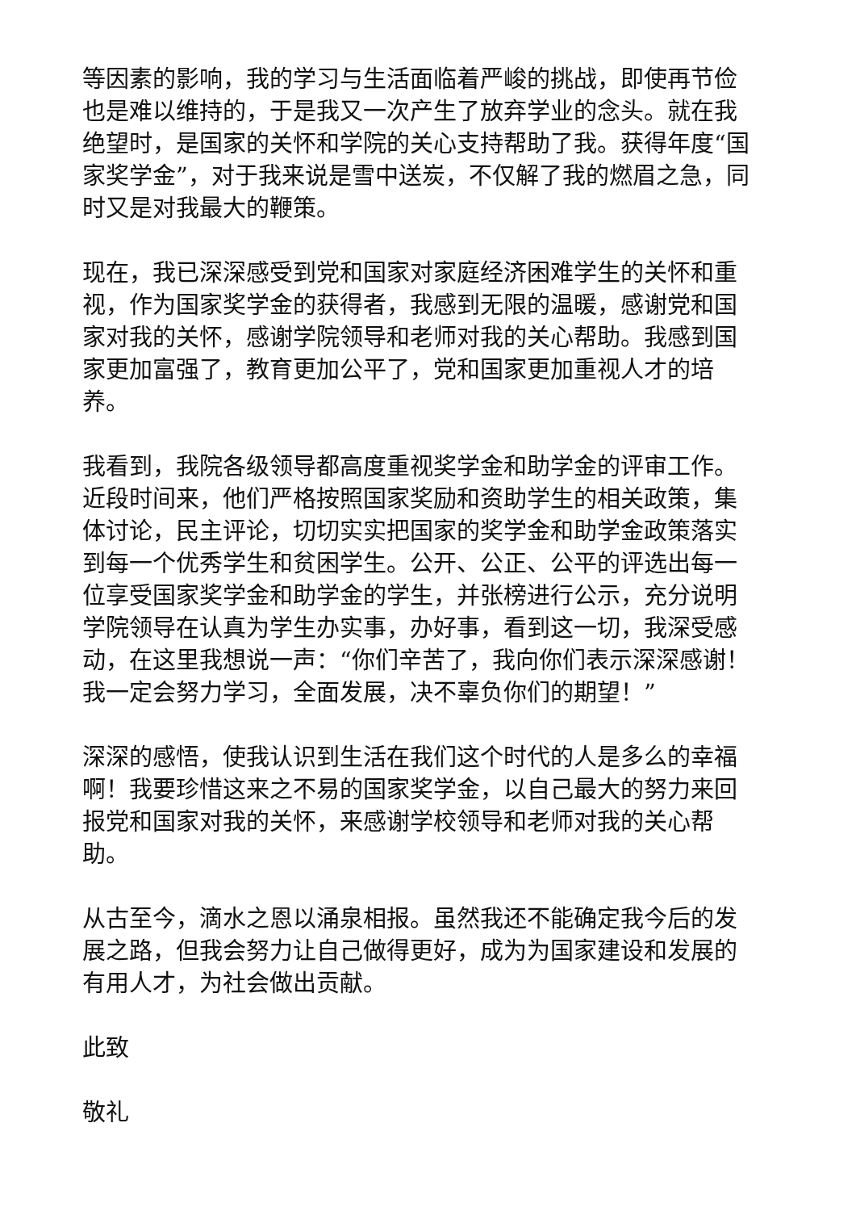等因素的影响，我的学习与生活面临着严峻的挑战，即使再节俭也是难以维持的，于是我又一次产生了放弃学业的念头。就在我绝望时，是国家的关怀和学院的关心支持帮助了我。获得年度“国家奖学金”，对于我来说是雪中送炭，不仅解了我的燃眉之急，同时又是对我最大的鞭策。
现在，我已深深感受到党和国家对家庭经济困难学生的关怀和重视，作为国家奖学金的获得者，我感到无限的温暖，感谢党和国家对我的关怀，感谢学院领导和老师对我的关心帮助。我感到国家更加富强了，教育更加公平了，党和国家更加重视人才的培养。
我看到，我院各级领导都高度重视奖学金和助学金的评审工作。近段时间来，他们严格按照国家奖励和资助学生的相关政策，集体讨论，民主评论，切切实实把国家的奖学金和助学金政策落实到每一个优秀学生和贫困学生。公开、公正、公平的评选出每一位享受国家奖学金和助学金的学生，并张榜进行公示，充分说明学院领导在认真为学生办实事，办好事，看到这一切，我深受感动，在这里我想说一声：“你们辛苦了，我向你们表示深深感谢！我一定会努力学习，全面发展，决不辜负你们的期望！”
深深的感悟，使我认识到生活在我们这个时代的人是多么的幸福啊！我要珍惜这来之不易的国家奖学金，以自己最大的努力来回报党和国家对我的关怀，来感谢学校领导和老师对我的关心帮助。
从古至今，滴水之恩以涌泉相报。虽然我还不能确定我今后的发展之路，但我会努力让自己做得更好，成为为国家建设和发展的有用人才，为社会做出贡献。
此致
敬礼